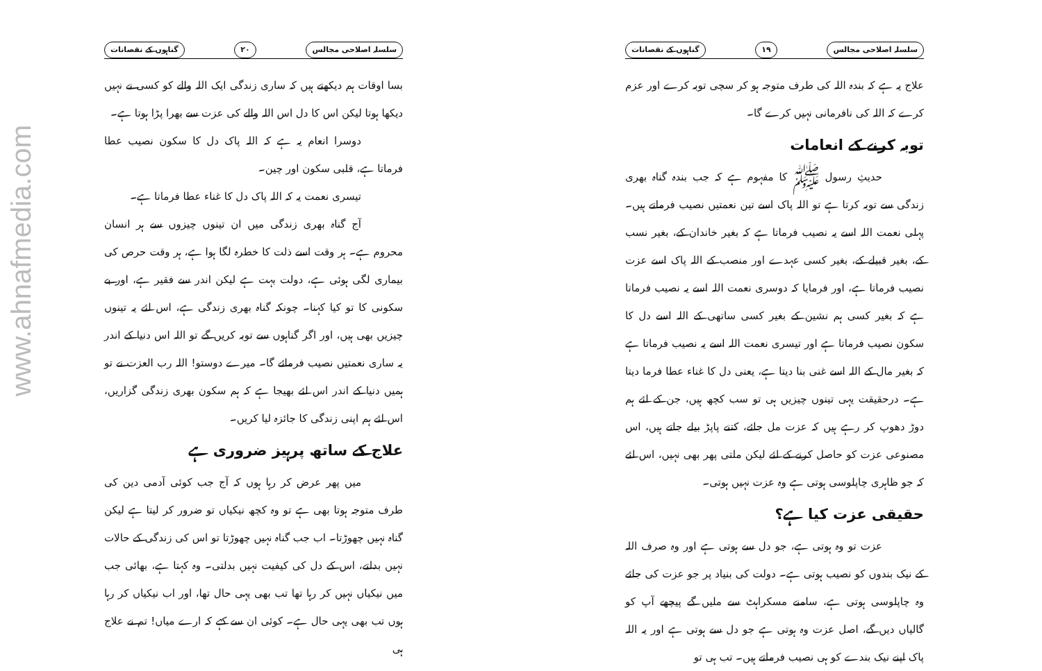www.ahnafmedia.com
سلسلہ اصلاحی مجالس ۱۹ گناہوں کے نقصانات
علاج یہ ہے کہ بندہ اللہ کی طرف متوجہ ہو کر سچی توبہ کرے اور عزم کرے کہ اللہ کی نافرمانی نہیں کرے گا۔
توبہ کرنے کے انعامات
حدیثِ رسول ﷺ کا مفہوم ہے کہ جب بندہ گناہ بھری زندگی سے توبہ کرتا ہے تو اللہ پاک اسے تین نعمتیں نصیب فرماتے ہیں۔ پہلی نعمت اللہ اسے یہ نصیب فرماتا ہے کہ بغیر خاندان کے، بغیر نسب کے، بغیر قبیلے کے، بغیر کسی عہدے اور منصب کے اللہ پاک اسے عزت نصیب فرماتا ہے، اور فرمایا کہ دوسری نعمت اللہ اسے یہ نصیب فرماتا ہے کہ بغیر کسی ہم نشین کے بغیر کسی ساتھی کے اللہ اسے دل کا سکون نصیب فرماتا ہے اور تیسری نعمت اللہ اسے یہ نصیب فرماتا ہے کہ بغیر مال کے اللہ اسے غنی بنا دیتا ہے، یعنی دل کا غناء عطا فرما دیتا ہے۔ درحقیقت یہی تینوں چیزیں ہی تو سب کچھ ہیں، جن کے لئے ہم دوڑ دھوپ کر رہے ہیں کہ عزت مل جائے، کتنے پاپڑ بیلے جاتے ہیں، اس مصنوعی عزت کو حاصل کرنے کے لئے لیکن ملتی پھر بھی نہیں، اس لئے کہ جو ظاہری چاپلوسی ہوتی ہے وہ عزت نہیں ہوتی۔
حقیقی عزت کیا ہے؟
عزت تو وہ ہوتی ہے، جو دل سے ہوتی ہے اور وہ صرف اللہ کے نیک بندوں کو نصیب ہوتی ہے۔ دولت کی بنیاد پر جو عزت کی جائے وہ چاپلوسی ہوتی ہے، سامنے مسکراہٹ سے ملیں گے پیچھے آپ کو گالیاں دیں گے، اصل عزت وہ ہوتی ہے جو دل سے ہوتی ہے اور یہ اللہ پاک اپنے نیک بندے کو ہی نصیب فرماتے ہیں۔ تب ہی تو
سلسلہ اصلاحی مجالس ۲۰ گناہوں کے نقصانات
بسا اوقات ہم دیکھتے ہیں کہ ساری زندگی ایک اللہ والے کو کسی نے نہیں دیکھا ہوتا لیکن اس کا دل اس اللہ والے کی عزت سے بھرا پڑا ہوتا ہے۔
دوسرا انعام یہ ہے کہ اللہ پاک دل کا سکون نصیب عطا فرماتا ہے، قلبی سکون اور چین۔
تیسری نعمت یہ کہ اللہ پاک دل کا غناء عطا فرماتا ہے۔
آج گناہ بھری زندگی میں ان تینوں چیزوں سے ہر انسان محروم ہے۔ ہر وقت اسے ذلت کا خطرہ لگا ہوا ہے، ہر وقت حرص کی بیماری لگی ہوئی ہے، دولت بہت ہے لیکن اندر سے فقیر ہے، اور بے سکونی کا تو کیا کہنا۔ چونکہ گناہ بھری زندگی ہے، اس لئے یہ تینوں چیزیں بھی ہیں، اور اگر گناہوں سے توبہ کریں گے تو اللہ اس دنیا کے اندر یہ ساری نعمتیں نصیب فرمائے گا۔ میرے دوستو! اللہ رب العزت نے تو ہمیں دنیا کے اندر اس لئے بھیجا ہے کہ ہم سکون بھری زندگی گزاریں، اس لئے ہم اپنی زندگی کا جائزہ لیا کریں۔
علاج کے ساتھ پرہیز ضروری ہے
میں پھر عرض کر رہا ہوں کہ آج جب کوئی آدمی دین کی طرف متوجہ ہوتا بھی ہے تو وہ کچھ نیکیاں تو ضرور کر لیتا ہے لیکن گناہ نہیں چھوڑتا۔ اب جب گناہ نہیں چھوڑتا تو اس کی زندگی کے حالات نہیں بدلتے، اس کے دل کی کیفیت نہیں بدلتی۔ وہ کہتا ہے، بھائی جب میں نیکیاں نہیں کر رہا تھا تب بھی یہی حال تھا، اور اب نیکیاں کر رہا ہوں تب بھی یہی حال ہے۔ کوئی ان سے کہے کہ ارے میاں! تم نے علاج ہی